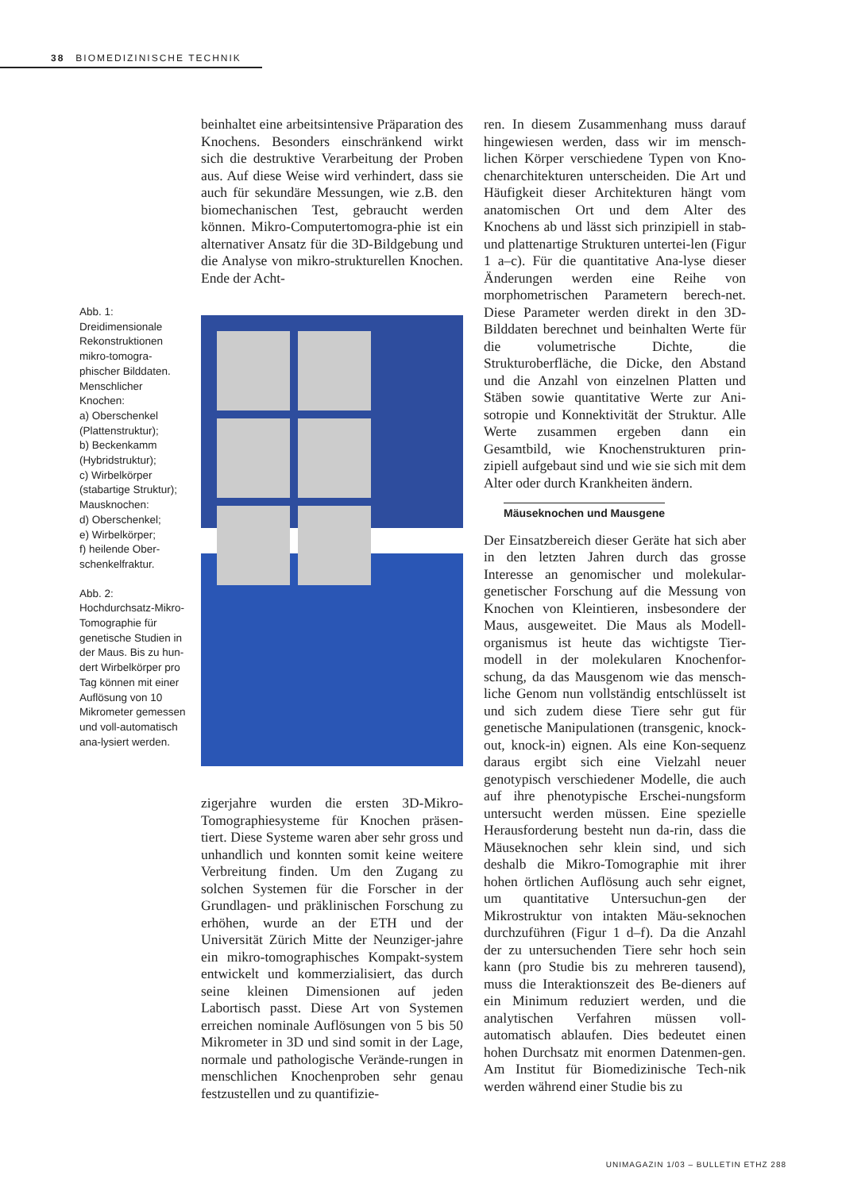38 BIOMEDIZINISCHE TECHNIK
Abb. 1:
Dreidimensionale Rekonstruktionen mikro-tomogra-phischer Bilddaten. Menschlicher Knochen:
a) Oberschenkel (Plattenstruktur);
b) Beckenkamm (Hybridstruktur);
c) Wirbelkörper (stabartige Struktur);
Mausknochen:
d) Oberschenkel;
e) Wirbelkörper;
f) heilende Ober-schenkelfraktur.
Abb. 2:
Hochdurchsatz-Mikro-Tomographie für genetische Studien in der Maus. Bis zu hun-dert Wirbelkörper pro Tag können mit einer Auflösung von 10 Mikrometer gemessen und voll-automatisch ana-lysiert werden.
beinhaltet eine arbeitsintensive Präparation des Knochens. Besonders einschränkend wirkt sich die destruktive Verarbeitung der Proben aus. Auf diese Weise wird verhindert, dass sie auch für sekundäre Messungen, wie z.B. den biomechanischen Test, gebraucht werden können. Mikro-Computertomogra-phie ist ein alternativer Ansatz für die 3D-Bildgebung und die Analyse von mikro-strukturellen Knochen. Ende der Acht-
zigerjahre wurden die ersten 3D-Mikro-Tomographiesysteme für Knochen präsen-tiert. Diese Systeme waren aber sehr gross und unhandlich und konnten somit keine weitere Verbreitung finden. Um den Zugang zu solchen Systemen für die Forscher in der Grundlagen- und präklinischen Forschung zu erhöhen, wurde an der ETH und der Universität Zürich Mitte der Neunziger-jahre ein mikro-tomographisches Kompakt-system entwickelt und kommerzialisiert, das durch seine kleinen Dimensionen auf jeden Labortisch passt. Diese Art von Systemen erreichen nominale Auflösungen von 5 bis 50 Mikrometer in 3D und sind somit in der Lage, normale und pathologische Verände-rungen in menschlichen Knochenproben sehr genau festzustellen und zu quantifizie-
ren. In diesem Zusammenhang muss darauf hingewiesen werden, dass wir im mensch-lichen Körper verschiedene Typen von Kno-chenarchitekturen unterscheiden. Die Art und Häufigkeit dieser Architekturen hängt vom anatomischen Ort und dem Alter des Knochens ab und lässt sich prinzipiell in stab- und plattenartige Strukturen untertei-len (Figur 1 a–c). Für die quantitative Ana-lyse dieser Änderungen werden eine Reihe von morphometrischen Parametern berech-net. Diese Parameter werden direkt in den 3D-Bilddaten berechnet und beinhalten Werte für die volumetrische Dichte, die Strukturoberfläche, die Dicke, den Abstand und die Anzahl von einzelnen Platten und Stäben sowie quantitative Werte zur Ani-sotropie und Konnektivität der Struktur. Alle Werte zusammen ergeben dann ein Gesamtbild, wie Knochenstrukturen prin-zipiell aufgebaut sind und wie sie sich mit dem Alter oder durch Krankheiten ändern.
Mäuseknochen und Mausgene
Der Einsatzbereich dieser Geräte hat sich aber in den letzten Jahren durch das grosse Interesse an genomischer und molekular-genetischer Forschung auf die Messung von Knochen von Kleintieren, insbesondere der Maus, ausgeweitet. Die Maus als Modell-organismus ist heute das wichtigste Tier-modell in der molekularen Knochenfor-schung, da das Mausgenom wie das mensch-liche Genom nun vollständig entschlüsselt ist und sich zudem diese Tiere sehr gut für genetische Manipulationen (transgenic, knock-out, knock-in) eignen. Als eine Kon-sequenz daraus ergibt sich eine Vielzahl neuer genotypisch verschiedener Modelle, die auch auf ihre phenotypische Erschei-nungsform untersucht werden müssen. Eine spezielle Herausforderung besteht nun da-rin, dass die Mäuseknochen sehr klein sind, und sich deshalb die Mikro-Tomographie mit ihrer hohen örtlichen Auflösung auch sehr eignet, um quantitative Untersuchun-gen der Mikrostruktur von intakten Mäu-seknochen durchzuführen (Figur 1 d–f). Da die Anzahl der zu untersuchenden Tiere sehr hoch sein kann (pro Studie bis zu mehreren tausend), muss die Interaktionszeit des Be-dieners auf ein Minimum reduziert werden, und die analytischen Verfahren müssen voll-automatisch ablaufen. Dies bedeutet einen hohen Durchsatz mit enormen Datenmen-gen. Am Institut für Biomedizinische Tech-nik werden während einer Studie bis zu
UNIMAGAZIN 1/03 – BULLETIN ETHZ 288